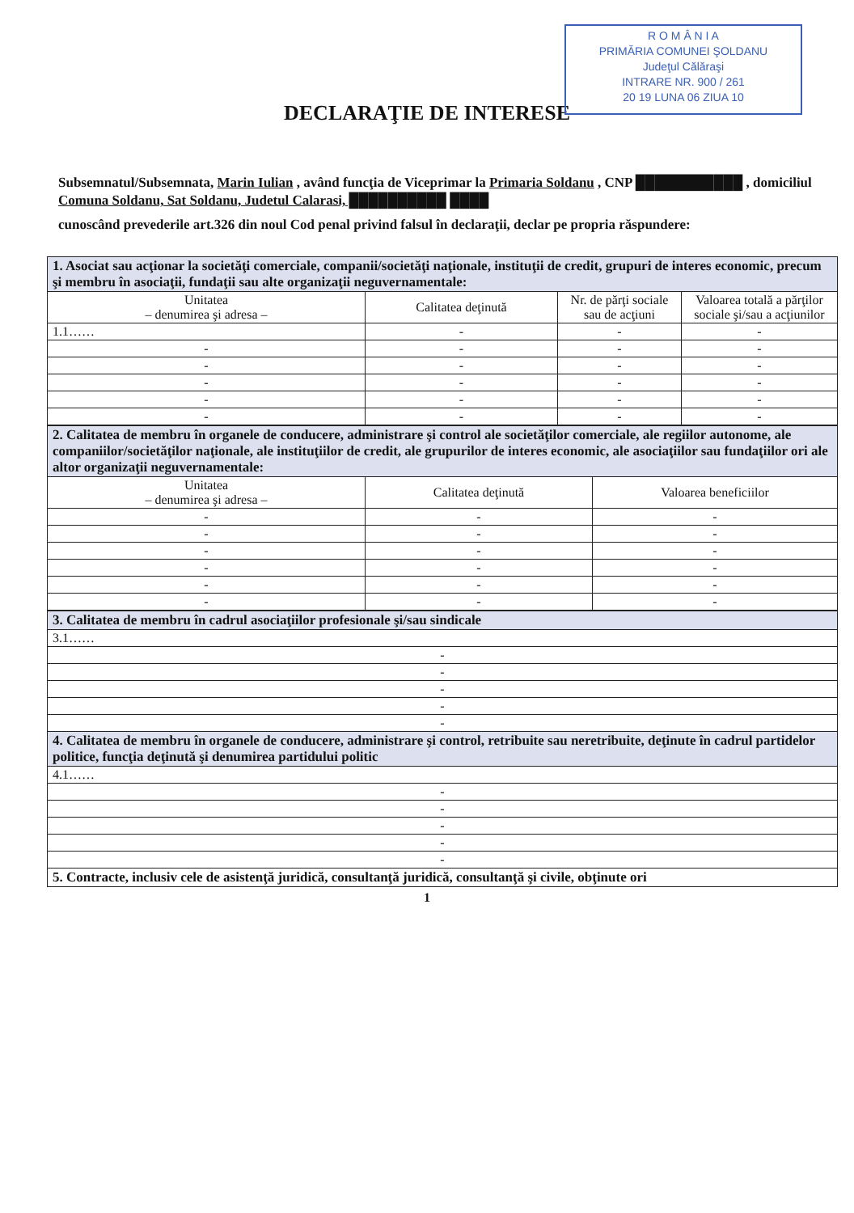R O M Â N I A
PRIMĂRIA COMUNEI ŞOLDANU
Judeţul Călăraşi
INTRARE NR. 900 / 261
20 19 LUNA 06 ZIUA 10
DECLARAŢIE DE INTERESE
Subsemnatul/Subsemnata, Marin Iulian , având funcţia de Viceprimar la Primaria Soldanu , CNP ███████████ , domiciliul Comuna Soldanu, Sat Soldanu, Judetul Calarasi, ██████████ ████
cunoscând prevederile art.326 din noul Cod penal privind falsul în declaraţii, declar pe propria răspundere:
| 1. Asociat sau acţionar la societăţi comerciale, companii/societăţi naţionale, instituţii de credit, grupuri de interes economic, precum şi membru în asociaţii, fundaţii sau alte organizaţii neguvernamentale: | | | |
| Unitatea – denumirea şi adresa – | Calitatea deţinută | Nr. de părţi sociale sau de acţiuni | Valoarea totală a părţilor sociale şi/sau a acţiunilor |
| 1.1…… | - | - | - |
| - | - | - | - |
| - | - | - | - |
| - | - | - | - |
| - | - | - | - |
| - | - | - | - |
| 2. Calitatea de membru în organele de conducere, administrare şi control ale societăţilor comerciale, ale regiilor autonome, ale companiilor/societăţilor naţionale, ale instituţiilor de credit, ale grupurilor de interes economic, ale asociaţiilor sau fundaţiilor ori ale altor organizaţii neguvernamentale: | | |
| Unitatea – denumirea şi adresa – | Calitatea deţinută | Valoarea beneficiilor |
| - | - | - |
| - | - | - |
| - | - | - |
| - | - | - |
| - | - | - |
| - | - | - |
| 3. Calitatea de membru în cadrul asociaţiilor profesionale şi/sau sindicale |
| 3.1…… |
| - |
| - |
| - |
| - |
| - |
| 4. Calitatea de membru în organele de conducere, administrare şi control, retribuite sau neretribuite, deţinute în cadrul partidelor politice, funcţia deţinută şi denumirea partidului politic |
| 4.1…… |
| - |
| - |
| - |
| - |
| - |
| 5. Contracte, inclusiv cele de asistenţă juridică, consultanţă juridică, consultanţă şi civile, obţinute ori |
1